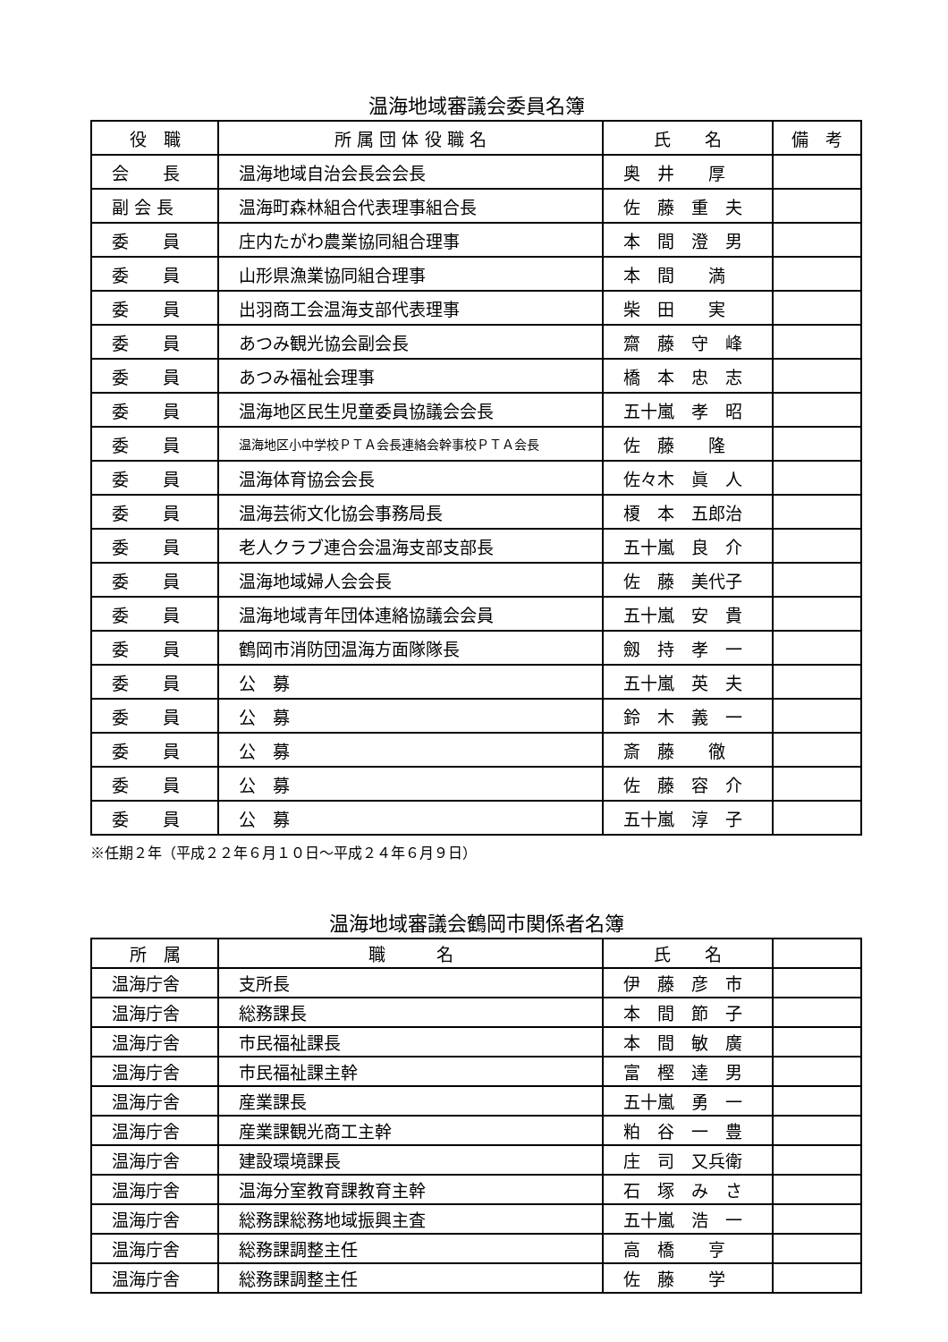温海地域審議会委員名簿
| 役 職 | 所 属 団 体 役 職 名 | 氏 名 | 備 考 |
| --- | --- | --- | --- |
| 会 長 | 温海地域自治会長会会長 | 奥 井 厚 | |
| 副 会 長 | 温海町森林組合代表理事組合長 | 佐 藤 重 夫 | |
| 委 員 | 庄内たがわ農業協同組合理事 | 本 間 澄 男 | |
| 委 員 | 山形県漁業協同組合理事 | 本 間 満 | |
| 委 員 | 出羽商工会温海支部代表理事 | 柴 田 実 | |
| 委 員 | あつみ観光協会副会長 | 齋 藤 守 峰 | |
| 委 員 | あつみ福祉会理事 | 橋 本 忠 志 | |
| 委 員 | 温海地区民生児童委員協議会会長 | 五十嵐 孝 昭 | |
| 委 員 | 温海地区小中学校ＰＴＡ会長連絡会幹事校ＰＴＡ会長 | 佐 藤 隆 | |
| 委 員 | 温海体育協会会長 | 佐々木 眞 人 | |
| 委 員 | 温海芸術文化協会事務局長 | 榎 本 五郎治 | |
| 委 員 | 老人クラブ連合会温海支部支部長 | 五十嵐 良 介 | |
| 委 員 | 温海地域婦人会会長 | 佐 藤 美代子 | |
| 委 員 | 温海地域青年団体連絡協議会会員 | 五十嵐 安 貴 | |
| 委 員 | 鶴岡市消防団温海方面隊隊長 | 劔 持 孝 一 | |
| 委 員 | 公 募 | 五十嵐 英 夫 | |
| 委 員 | 公 募 | 鈴 木 義 一 | |
| 委 員 | 公 募 | 斎 藤 徹 | |
| 委 員 | 公 募 | 佐 藤 容 介 | |
| 委 員 | 公 募 | 五十嵐 淳 子 | |
※任期２年（平成２２年６月１０日～平成２４年６月９日）
温海地域審議会鶴岡市関係者名簿
| 所 属 | 職 名 | 氏 名 | |
| --- | --- | --- | --- |
| 温海庁舎 | 支所長 | 伊 藤 彦 市 | |
| 温海庁舎 | 総務課長 | 本 間 節 子 | |
| 温海庁舎 | 市民福祉課長 | 本 間 敏 廣 | |
| 温海庁舎 | 市民福祉課主幹 | 富 樫 達 男 | |
| 温海庁舎 | 産業課長 | 五十嵐 勇 一 | |
| 温海庁舎 | 産業課観光商工主幹 | 粕 谷 一 豊 | |
| 温海庁舎 | 建設環境課長 | 庄 司 又兵衛 | |
| 温海庁舎 | 温海分室教育課教育主幹 | 石 塚 み さ | |
| 温海庁舎 | 総務課総務地域振興主査 | 五十嵐 浩 一 | |
| 温海庁舎 | 総務課調整主任 | 高 橋 亨 | |
| 温海庁舎 | 総務課調整主任 | 佐 藤 学 | |